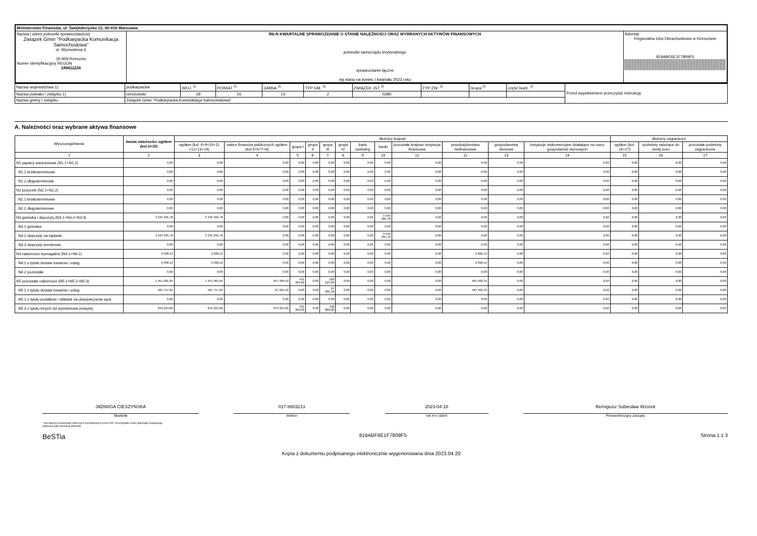| Ministerstwo Finansów, ul. Świętokrzyska 12, 00-916 Warszawa | | |
| Nazwa i adres jednostki sprawozdawczej Związek Gmin "Podkarpacka Komunikacja Samochodowa" ul. Wyzwolenia 6 35-959 Rzeszów Numer identyfikacyjny REGON 180411226 | Rb-N KWARTALNE SPRAWOZDANIE O STANIE NALEŻNOŚCI ORAZ WYBRANYCH AKTYWÓW FINANSOWYCH jednostki samorządu terytorialnego sprawozdanie łączne wg stanu na koniec I kwartału 2023 roku | Adresat: Regionalna Izba Obrachunkowa w Rzeszowie 819ABF6E1F7809F5 |
| Nazwa województwa 1) | podkarpackie | WOJ. <sup>2)</sup> | POWIAT <sup>2)</sup> | GMINA <sup>2)</sup> | TYP GM. <sup>2)</sup> | ZWIĄZEK JST <sup>2)</sup> | TYP ZW. <sup>2)</sup> | Grupa <sup>2)</sup> | część budż. <sup>2)</sup> | Przed wypełnieniem przeczytać instrukcję |
| Nazwa powiatu / związku 1) | rzeszowski | 18 | 16 | 13 | Z | 0289 | | | | |
| Nazwa gminy / związku | Związek Gmin "Podkarpacka Komunikacja Samochodowa" | | | | | | | | | |
A. Należności oraz wybrane aktywa finansowe
| Wyszczególnienie | kwota należności ogółem (kol.3+15) | dłużnicy krajowi | | | | | | | | | | | | dłużnicy zagraniczni | | |
| --- | --- | --- | --- | --- | --- | --- | --- | --- | --- | --- | --- | --- | --- | --- | --- | --- |
| | | ogółem (kol. 4+9+10+11 +12+13+14) | sektor finansów publicznych ogółem (kol.5+6+7+8) | grupa I | grupa II | grupa III | grupa IV | bank centralny | banki | pozostałe krajowe instytucje finansowe | przedsiębiorstwa niefinansowe | gospodarstwa domowe | instytucje niekomercyjne działające na rzecz gospodarstw domowych | ogółem (kol. 16+17) | podmioty należące do strefy euro | pozostałe podmioty zagraniczne |
| 1 | 2 | 3 | 4 | 5 | 6 | 7 | 8 | 9 | 10 | 11 | 12 | 13 | 14 | 15 | 16 | 17 |
| N1 papiery wartościowe (N1.1+N1.2) | 0,00 | 0,00 | 0,00 | 0,00 | 0,00 | 0,00 | 0,00 | 0,00 | 0,00 | 0,00 | 0,00 | 0,00 | 0,00 | 0,00 | 0,00 | 0,00 |
| N1.1 krótkoterminowe | 0,00 | 0,00 | 0,00 | 0,00 | 0,00 | 0,00 | 0,00 | 0,00 | 0,00 | 0,00 | 0,00 | 0,00 | 0,00 | 0,00 | 0,00 | 0,00 |
| N1.2 długoterminowe | 0,00 | 0,00 | 0,00 | 0,00 | 0,00 | 0,00 | 0,00 | 0,00 | 0,00 | 0,00 | 0,00 | 0,00 | 0,00 | 0,00 | 0,00 | 0,00 |
| N2 pożyczki (N2.1+N2,2) | 0,00 | 0,00 | 0,00 | 0,00 | 0,00 | 0,00 | 0,00 | 0,00 | 0,00 | 0,00 | 0,00 | 0,00 | 0,00 | 0,00 | 0,00 | 0,00 |
| N2.1 krótkoterminowe | 0,00 | 0,00 | 0,00 | 0,00 | 0,00 | 0,00 | 0,00 | 0,00 | 0,00 | 0,00 | 0,00 | 0,00 | 0,00 | 0,00 | 0,00 | 0,00 |
| N2.2 długoterminowe | 0,00 | 0,00 | 0,00 | 0,00 | 0,00 | 0,00 | 0,00 | 0,00 | 0,00 | 0,00 | 0,00 | 0,00 | 0,00 | 0,00 | 0,00 | 0,00 |
| N3 gotówka i depozyty (N3.1+N3.2+N3.3) | 3 345 395,78 | 3 345 395,78 | 0,00 | 0,00 | 0,00 | 0,00 | 0,00 | 0,00 | 3 345 395,78 | 0,00 | 0,00 | 0,00 | 0,00 | 0,00 | 0,00 | 0,00 |
| N3.1 gotówka | 0,00 | 0,00 | 0,00 | 0,00 | 0,00 | 0,00 | 0,00 | 0,00 | 0,00 | 0,00 | 0,00 | 0,00 | 0,00 | 0,00 | 0,00 | 0,00 |
| N3.2 depozyty na żądanie | 3 345 395,78 | 3 345 395,78 | 0,00 | 0,00 | 0,00 | 0,00 | 0,00 | 0,00 | 3 345 395,78 | 0,00 | 0,00 | 0,00 | 0,00 | 0,00 | 0,00 | 0,00 |
| N3.3 depozyty terminowe | 0,00 | 0,00 | 0,00 | 0,00 | 0,00 | 0,00 | 0,00 | 0,00 | 0,00 | 0,00 | 0,00 | 0,00 | 0,00 | 0,00 | 0,00 | 0,00 |
| N4 należności wymagalne (N4.1+N4.2) | 2 098,12 | 2 098,12 | 0,00 | 0,00 | 0,00 | 0,00 | 0,00 | 0,00 | 0,00 | 0,00 | 2 098,12 | 0,00 | 0,00 | 0,00 | 0,00 | 0,00 |
| N4.1 z tytułu dostaw towarów i usług | 2 098,12 | 2 098,12 | 0,00 | 0,00 | 0,00 | 0,00 | 0,00 | 0,00 | 0,00 | 0,00 | 2 098,12 | 0,00 | 0,00 | 0,00 | 0,00 | 0,00 |
| N4.2 pozostałe | 0,00 | 0,00 | 0,00 | 0,00 | 0,00 | 0,00 | 0,00 | 0,00 | 0,00 | 0,00 | 0,00 | 0,00 | 0,00 | 0,00 | 0,00 | 0,00 |
| N5 pozostałe należności (N5.1+N5.2+N5.3) | 1 451 981,84 | 1 451 981,84 | 957 489,50 | 431 364,00 | 0,00 | 526 125,50 | 0,00 | 0,00 | 0,00 | 0,00 | 494 492,34 | 0,00 | 0,00 | 0,00 | 0,00 | 0,00 |
| N5.1 z tytułu dostaw towarów i usług | 581 757,84 | 581 757,84 | 87 265,50 | 0,00 | 0,00 | 87 265,50 | 0,00 | 0,00 | 0,00 | 0,00 | 494 492,34 | 0,00 | 0,00 | 0,00 | 0,00 | 0,00 |
| N5.2 z tytułu podatków i składek na ubezpieczenia społ. | 0,00 | 0,00 | 0,00 | 0,00 | 0,00 | 0,00 | 0,00 | 0,00 | 0,00 | 0,00 | 0,00 | 0,00 | 0,00 | 0,00 | 0,00 | 0,00 |
| N5.3 z tytułu innych niż wymienione powyżej | 870 224,00 | 870 224,00 | 870 224,00 | 431 364,00 | 0,00 | 438 860,00 | 0,00 | 0,00 | 0,00 | 0,00 | 0,00 | 0,00 | 0,00 | 0,00 | 0,00 | 0,00 |
JADWIGA CIESZYŃSKA
Skarbnik
017-8603213
telefon
2023-04-18
rok m-c dzień
Remigiusz Sobiesław Wzorek
Przewodniczący zarządu
* Nie dotyczy sprawozdań zbiorczych sporządzanych przez RIO. W przypadku braku głównego księgowego
podpisuje tylko kierownik jednostki.
BeSTia 819ABF6E1F7809F5 Strona 1 z 3
Kopia z dokumentu podpisanego elektronicznie wygenerowana dnia 2023.04.20